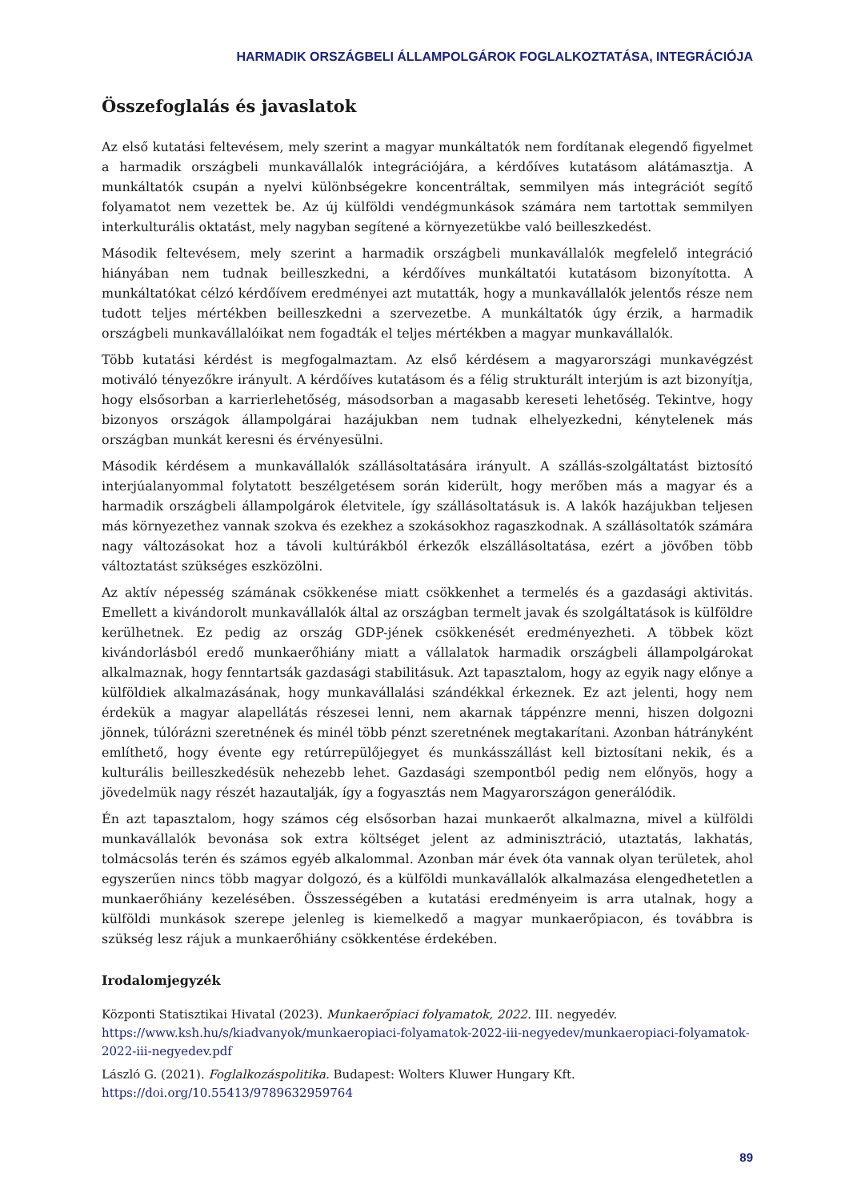HARMADIK ORSZÁGBELI ÁLLAMPOLGÁROK FOGLALKOZTATÁSA, INTEGRÁCIÓJA
Összefoglalás és javaslatok
Az első kutatási feltevésem, mely szerint a magyar munkáltatók nem fordítanak elegendő figyelmet a harmadik országbeli munkavállalók integrációjára, a kérdőíves kutatásom alátámasztja. A munkáltatók csupán a nyelvi különbségekre koncentráltak, semmilyen más integrációt segítő folyamatot nem vezettek be. Az új külföldi vendégmunkások számára nem tartottak semmilyen interkulturális oktatást, mely nagyban segítené a környezetükbe való beilleszkedést.
Második feltevésem, mely szerint a harmadik országbeli munkavállalók megfelelő integráció hiányában nem tudnak beilleszkedni, a kérdőíves munkáltatói kutatásom bizonyította. A munkáltatókat célzó kérdőívem eredményei azt mutatták, hogy a munkavállalók jelentős része nem tudott teljes mértékben beilleszkedni a szervezetbe. A munkáltatók úgy érzik, a harmadik országbeli munkavállalóikat nem fogadták el teljes mértékben a magyar munkavállalók.
Több kutatási kérdést is megfogalmaztam. Az első kérdésem a magyarországi munkavégzést motiváló tényezőkre irányult. A kérdőíves kutatásom és a félig strukturált interjúm is azt bizonyítja, hogy elsősorban a karrierlehetőség, másodsorban a magasabb kereseti lehetőség. Tekintve, hogy bizonyos országok állampolgárai hazájukban nem tudnak elhelyezkedni, kénytelenek más országban munkát keresni és érvényesülni.
Második kérdésem a munkavállalók szállásoltatására irányult. A szállás-szolgáltatást biztosító interjúalanyommal folytatott beszélgetésem során kiderült, hogy merőben más a magyar és a harmadik országbeli állampolgárok életvitele, így szállásoltatásuk is. A lakók hazájukban teljesen más környezethez vannak szokva és ezekhez a szokásokhoz ragaszkodnak. A szállásoltatók számára nagy változásokat hoz a távoli kultúrákból érkezők elszállásoltatása, ezért a jövőben több változtatást szükséges eszközölni.
Az aktív népesség számának csökkenése miatt csökkenhet a termelés és a gazdasági aktivitás. Emellett a kivándorolt munkavállalók által az országban termelt javak és szolgáltatások is külföldre kerülhetnek. Ez pedig az ország GDP-jének csökkenését eredményezheti. A többek közt kivándorlásból eredő munkaerőhiány miatt a vállalatok harmadik országbeli állampolgárokat alkalmaznak, hogy fenntartsák gazdasági stabilitásuk. Azt tapasztalom, hogy az egyik nagy előnye a külföldiek alkalmazásának, hogy munkavállalási szándékkal érkeznek. Ez azt jelenti, hogy nem érdekük a magyar alapellátás részesei lenni, nem akarnak táppénzre menni, hiszen dolgozni jönnek, túlórázni szeretnének és minél több pénzt szeretnének megtakarítani. Azonban hátrányként említhető, hogy évente egy retúrrepülőjegyet és munkásszállást kell biztosítani nekik, és a kulturális beilleszkedésük nehezebb lehet. Gazdasági szempontból pedig nem előnyös, hogy a jövedelmük nagy részét hazautalják, így a fogyasztás nem Magyarországon generálódik.
Én azt tapasztalom, hogy számos cég elsősorban hazai munkaerőt alkalmazna, mivel a külföldi munkavállalók bevonása sok extra költséget jelent az adminisztráció, utaztatás, lakhatás, tolmácsolás terén és számos egyéb alkalommal. Azonban már évek óta vannak olyan területek, ahol egyszerűen nincs több magyar dolgozó, és a külföldi munkavállalók alkalmazása elengedhetetlen a munkaerőhiány kezelésében. Összességében a kutatási eredményeim is arra utalnak, hogy a külföldi munkások szerepe jelenleg is kiemelkedő a magyar munkaerőpiacon, és továbbra is szükség lesz rájuk a munkaerőhiány csökkentése érdekében.
Irodalomjegyzék
Központi Statisztikai Hivatal (2023). Munkaerőpiaci folyamatok, 2022. III. negyedév. https://www.ksh.hu/s/kiadvanyok/munkaeropiaci-folyamatok-2022-iii-negyedev/munkaeropiaci-folyamatok-2022-iii-negyedev.pdf
László G. (2021). Foglalkozáspolitika. Budapest: Wolters Kluwer Hungary Kft. https://doi.org/10.55413/9789632959764
89